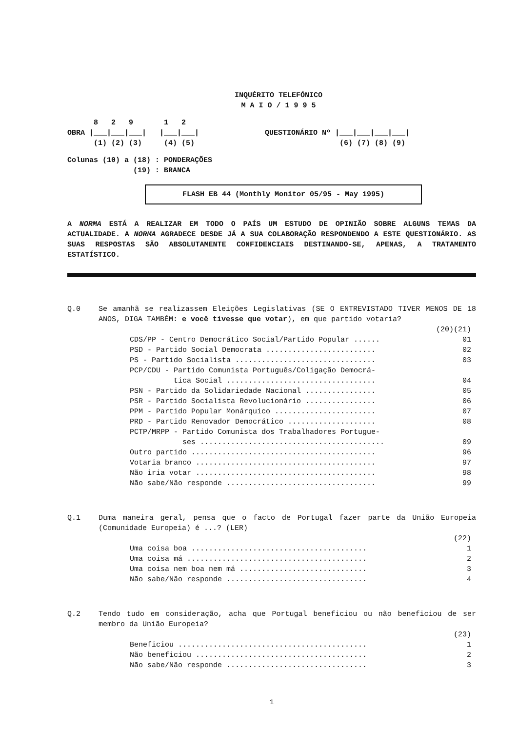INQUÉRITO TELEFÓNICO
M A I O / 1 9 9 5
8 2 9 1 2 OBRA |___|___|___| |___|___| QUESTIONÁRIO Nº |___|___|___|___| (1) (2) (3) (4) (5) (6) (7) (8) (9)
Colunas (10) a (18) : PONDERAÇÕES (19) : BRANCA
FLASH EB 44 (Monthly Monitor 05/95 - May 1995)
A NORMA ESTÁ A REALIZAR EM TODO O PAÍS UM ESTUDO DE OPINIÃO SOBRE ALGUNS TEMAS DA ACTUALIDADE. A NORMA AGRADECE DESDE JÁ A SUA COLABORAÇÃO RESPONDENDO A ESTE QUESTIONÁRIO. AS SUAS RESPOSTAS SÃO ABSOLUTAMENTE CONFIDENCIAIS DESTINANDO-SE, APENAS, A TRATAMENTO ESTATÍSTICO.
Q.0 Se amanhã se realizassem Eleições Legislativas (SE O ENTREVISTADO TIVER MENOS DE 18 ANOS, DIGA TAMBÉM: e você tivesse que votar), em que partido votaria?
| | (20)(21) |
| CDS/PP - Centro Democrático Social/Partido Popular ...... | 01 |
| PSD - Partido Social Democrata ......................... | 02 |
| PS - Partido Socialista ................................ | 03 |
| PCP/CDU - Partido Comunista Português/Coligação Democrá- tica Social .................................. | 04 |
| PSN - Partido da Solidariedade Nacional ................ | 05 |
| PSR - Partido Socialista Revolucionário ................ | 06 |
| PPM - Partido Popular Monárquico ....................... | 07 |
| PRD - Partido Renovador Democrático .................... | 08 |
| PCTP/MRPP - Partido Comunista dos Trabalhadores Portugue- ses .......................................... | 09 |
| Outro partido .......................................... | 96 |
| Votaria branco ......................................... | 97 |
| Não iria votar ......................................... | 98 |
| Não sabe/Não responde .................................. | 99 |
Q.1 Duma maneira geral, pensa que o facto de Portugal fazer parte da União Europeia (Comunidade Europeia) é ...? (LER)
| | (22) |
| Uma coisa boa ........................................ | 1 |
| Uma coisa má ......................................... | 2 |
| Uma coisa nem boa nem má ............................. | 3 |
| Não sabe/Não responde ................................ | 4 |
Q.2 Tendo tudo em consideração, acha que Portugal beneficiou ou não beneficiou de ser membro da União Europeia?
| | (23) |
| Beneficiou ........................................... | 1 |
| Não beneficiou ....................................... | 2 |
| Não sabe/Não responde ................................ | 3 |
1